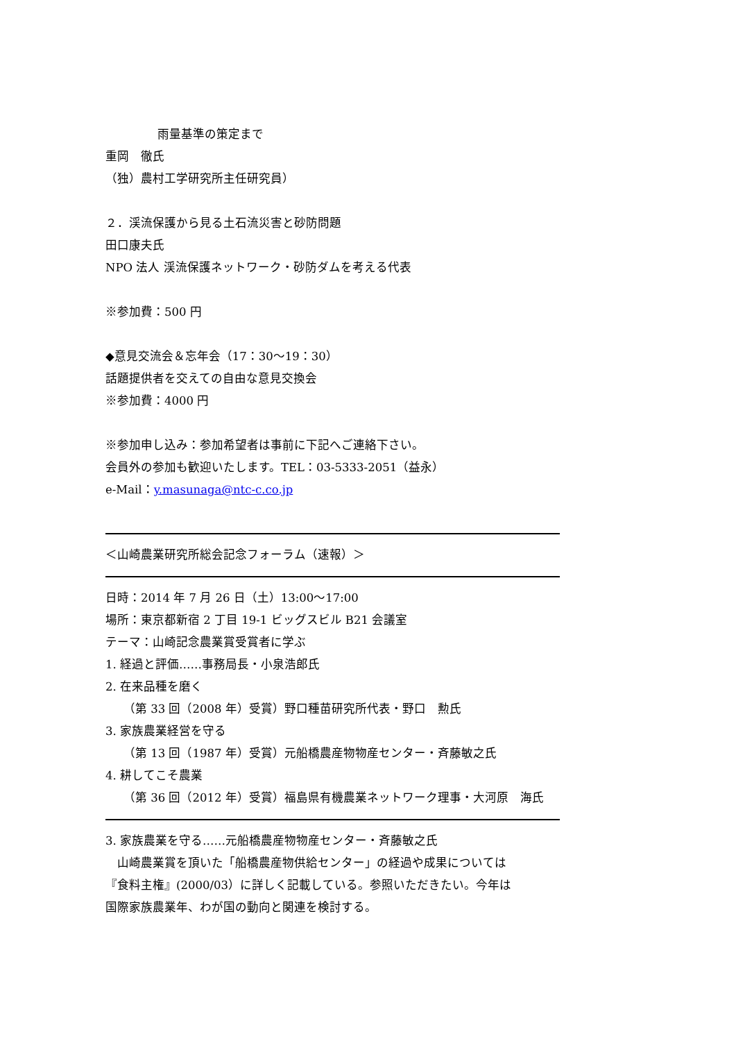雨量基準の策定まで
重岡　徹氏
（独）農村工学研究所主任研究員）
２．渓流保護から見る土石流災害と砂防問題
田口康夫氏
NPO 法人 渓流保護ネットワーク・砂防ダムを考える代表
※参加費：500 円
◆意見交流会＆忘年会（17：30〜19：30）
話題提供者を交えての自由な意見交換会
※参加費：4000 円
※参加申し込み：参加希望者は事前に下記へご連絡下さい。
会員外の参加も歓迎いたします。TEL：03-5333-2051（益永）
e-Mail：y.masunaga@ntc-c.co.jp
＜山崎農業研究所総会記念フォーラム（速報）＞
日時：2014 年 7 月 26 日（土）13:00〜17:00
場所：東京都新宿 2 丁目 19-1 ビッグスビル B21 会議室
テーマ：山崎記念農業賞受賞者に学ぶ
1. 経過と評価……事務局長・小泉浩郎氏
2. 在来品種を磨く
（第 33 回（2008 年）受賞）野口種苗研究所代表・野口　勲氏
3. 家族農業経営を守る
（第 13 回（1987 年）受賞）元船橋農産物物産センター・斉藤敏之氏
4. 耕してこそ農業
（第 36 回（2012 年）受賞）福島県有機農業ネットワーク理事・大河原　海氏
3. 家族農業を守る……元船橋農産物物産センター・斉藤敏之氏
　山崎農業賞を頂いた「船橋農産物供給センター」の経過や成果については
『食料主権』(2000/03）に詳しく記載している。参照いただきたい。今年は
国際家族農業年、わが国の動向と関連を検討する。